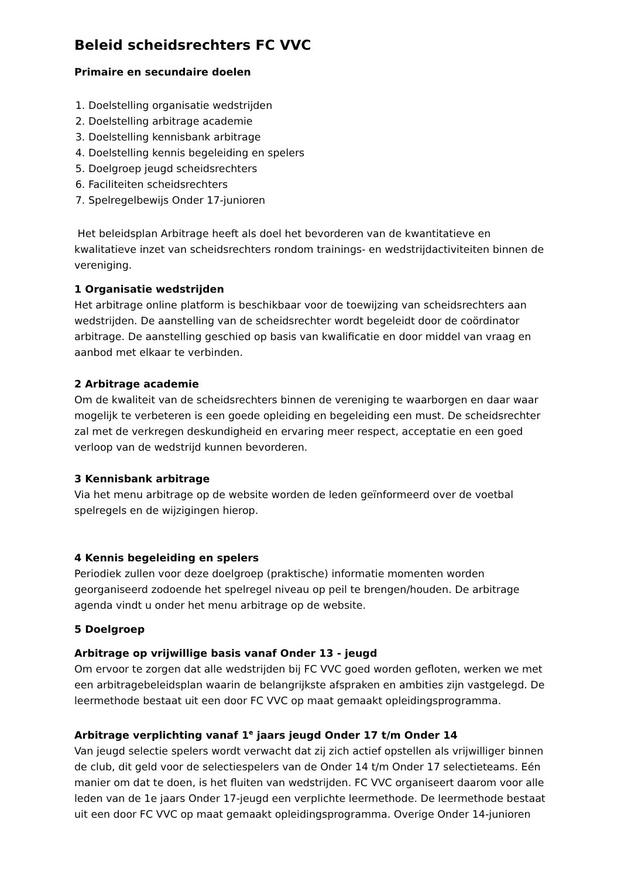Beleid scheidsrechters FC VVC
Primaire en secundaire doelen
1. Doelstelling organisatie wedstrijden
2. Doelstelling arbitrage academie
3. Doelstelling kennisbank arbitrage
4. Doelstelling kennis begeleiding en spelers
5. Doelgroep jeugd scheidsrechters
6. Faciliteiten scheidsrechters
7. Spelregelbewijs Onder 17-junioren
Het beleidsplan Arbitrage heeft als doel het bevorderen van de kwantitatieve en kwalitatieve inzet van scheidsrechters rondom trainings- en wedstrijdactiviteiten binnen de vereniging.
1 Organisatie wedstrijden
Het arbitrage online platform is beschikbaar voor de toewijzing van scheidsrechters aan wedstrijden. De aanstelling van de scheidsrechter wordt begeleidt door de coördinator arbitrage. De aanstelling geschied op basis van kwalificatie en door middel van vraag en aanbod met elkaar te verbinden.
2 Arbitrage academie
Om de kwaliteit van de scheidsrechters binnen de vereniging te waarborgen en daar waar mogelijk te verbeteren is een goede opleiding en begeleiding een must. De scheidsrechter zal met de verkregen deskundigheid en ervaring meer respect, acceptatie en een goed verloop van de wedstrijd kunnen bevorderen.
3 Kennisbank arbitrage
Via het menu arbitrage op de website worden de leden geïnformeerd over de voetbal spelregels en de wijzigingen hierop.
4 Kennis begeleiding en spelers
Periodiek zullen voor deze doelgroep (praktische) informatie momenten worden georganiseerd zodoende het spelregel niveau op peil te brengen/houden. De arbitrage agenda vindt u onder het menu arbitrage op de website.
5 Doelgroep
Arbitrage op vrijwillige basis vanaf Onder 13 - jeugd
Om ervoor te zorgen dat alle wedstrijden bij FC VVC goed worden gefloten, werken we met een arbitragebeleidsplan waarin de belangrijkste afspraken en ambities zijn vastgelegd. De leermethode bestaat uit een door FC VVC op maat gemaakt opleidingsprogramma.
Arbitrage verplichting vanaf 1<sup>e</sup> jaars jeugd Onder 17 t/m Onder 14
Van jeugd selectie spelers wordt verwacht dat zij zich actief opstellen als vrijwilliger binnen de club, dit geld voor de selectiespelers van de Onder 14 t/m Onder 17 selectieteams. Eén manier om dat te doen, is het fluiten van wedstrijden. FC VVC organiseert daarom voor alle leden van de 1e jaars Onder 17-jeugd een verplichte leermethode. De leermethode bestaat uit een door FC VVC op maat gemaakt opleidingsprogramma. Overige Onder 14-junioren